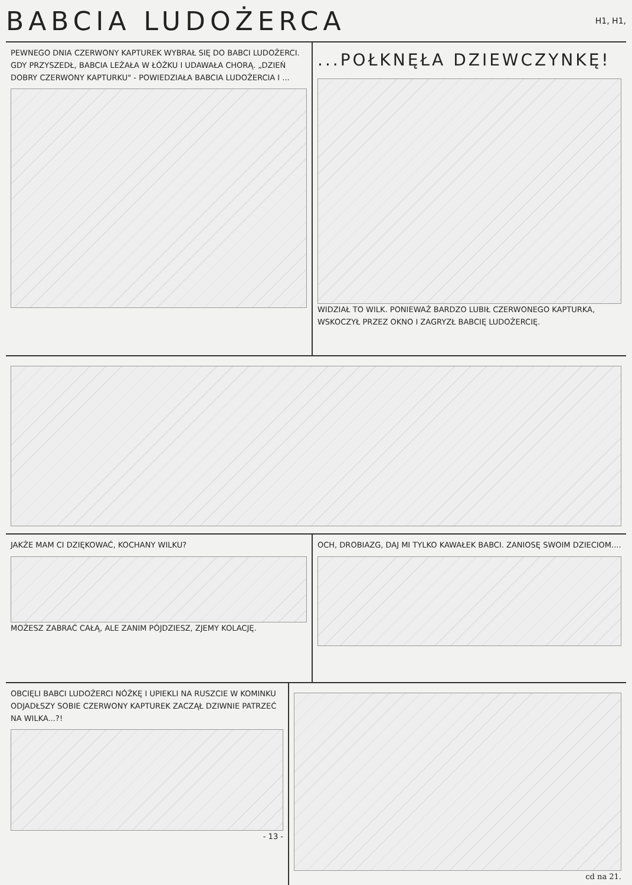BABCIA LUDOŻERCA H1, H1,
PEWNEGO DNIA CZERWONY KAPTUREK WYBRAŁ SIĘ DO BABCI LUDOŻERCI. GDY PRZYSZEDŁ, BABCIA LEŻAŁA W ŁÓŻKU I UDAWAŁA CHORĄ. „DZIEŃ DOBRY CZERWONY KAPTURKU" - POWIEDZIAŁA BABCIA LUDOŻERCIA I ...
...POŁKNĘŁA DZIEWCZYNKĘ!
WIDZIAŁ TO WILK. PONIEWAŻ BARDZO LUBIŁ CZERWONEGO KAPTURKA, WSKOCZYŁ PRZEZ OKNO I ZAGRYZŁ BABCIĘ LUDOŻERCIĘ.
JAKŻE MAM CI DZIĘKOWAĆ, KOCHANY WILKU?
MOŻESZ ZABRAĆ CAŁĄ, ALE ZANIM PÓJDZIESZ, ZJEMY KOLACJĘ.
OCH, DROBIAZG, DAJ MI TYLKO KAWAŁEK BABCI. ZANIOSĘ SWOIM DZIECIOM....
OBCIĘLI BABCI LUDOŻERCI NÓŻKĘ I UPIEKLI NA RUSZCIE W KOMINKU
ODJADŁSZY SOBIE CZERWONY KAPTUREK ZACZĄŁ DZIWNIE PATRZEĆ NA WILKA...?!
- 13 -
cd na 21.